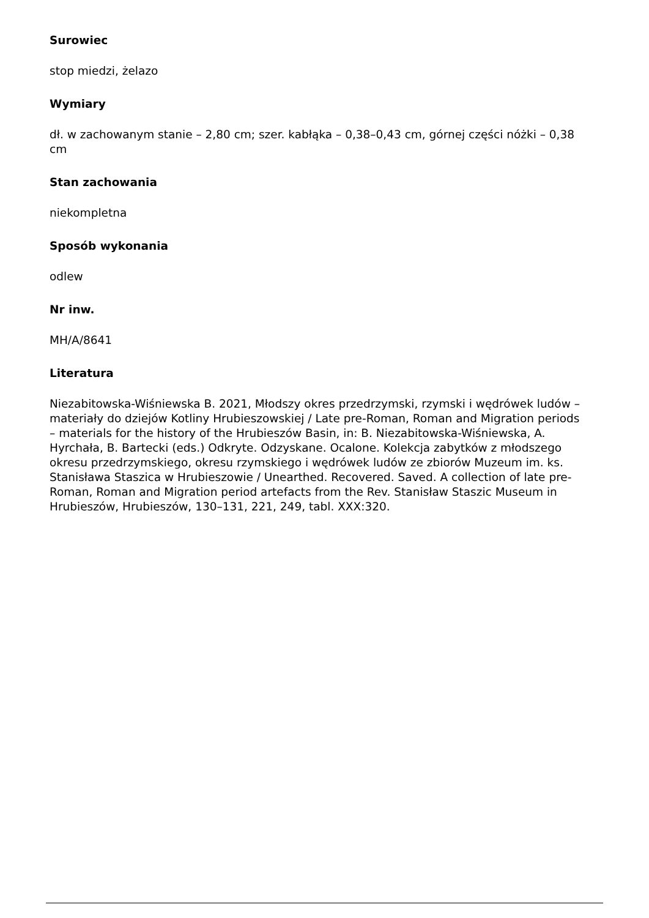Surowiec
stop miedzi, żelazo
Wymiary
dł. w zachowanym stanie – 2,80 cm; szer. kabłąka – 0,38–0,43 cm, górnej części nóżki – 0,38 cm
Stan zachowania
niekompletna
Sposób wykonania
odlew
Nr inw.
MH/A/8641
Literatura
Niezabitowska-Wiśniewska B. 2021, Młodszy okres przedrzymski, rzymski i wędrówek ludów – materiały do dziejów Kotliny Hrubieszowskiej / Late pre-Roman, Roman and Migration periods – materials for the history of the Hrubieszów Basin, in: B. Niezabitowska-Wiśniewska, A. Hyrchała, B. Bartecki (eds.) Odkryte. Odzyskane. Ocalone. Kolekcja zabytków z młodszego okresu przedrzymskiego, okresu rzymskiego i wędrówek ludów ze zbiorów Muzeum im. ks. Stanisława Staszica w Hrubieszowie / Unearthed. Recovered. Saved. A collection of late pre-Roman, Roman and Migration period artefacts from the Rev. Stanisław Staszic Museum in Hrubieszów, Hrubieszów, 130–131, 221, 249, tabl. XXX:320.